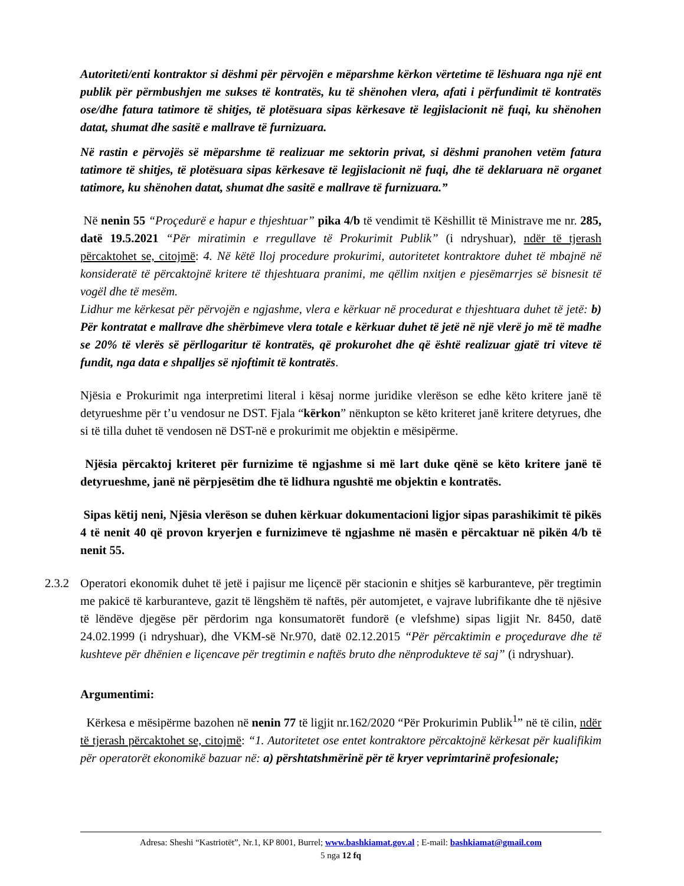Autoriteti/enti kontraktor si dëshmi për përvojën e mëparshme kërkon vërtetime të lëshuara nga një ent publik për përmbushjen me sukses të kontratës, ku të shënohen vlera, afati i përfundimit të kontratës ose/dhe fatura tatimore të shitjes, të plotësuara sipas kërkesave të legjislacionit në fuqi, ku shënohen datat, shumat dhe sasitë e mallrave të furnizuara.
Në rastin e përvojës së mëparshme të realizuar me sektorin privat, si dëshmi pranohen vetëm fatura tatimore të shitjes, të plotësuara sipas kërkesave të legjislacionit në fuqi, dhe të deklaruara në organet tatimore, ku shënohen datat, shumat dhe sasitë e mallrave të furnizuara.”
Në nenin 55 “Proçedurë e hapur e thjeshtuar” pika 4/b të vendimit të Këshillit të Ministrave me nr. 285, datë 19.5.2021 “Për miratimin e rregullave të Prokurimit Publik” (i ndryshuar), ndër të tjerash përcaktohet se, citojmë: 4. Në këtë lloj procedure prokurimi, autoritetet kontraktore duhet të mbajnë në konsideratë të përcaktojnë kritere të thjeshtuara pranimi, me qëllim nxitjen e pjesëmarrjes së bisnesit të vogël dhe të mesëm.
Lidhur me kërkesat për përvojën e ngjashme, vlera e kërkuar në procedurat e thjeshtuara duhet të jetë: b) Për kontratat e mallrave dhe shërbimeve vlera totale e kërkuar duhet të jetë në një vlerë jo më të madhe se 20% të vlerës së përllogaritur të kontratës, që prokurohet dhe që është realizuar gjatë tri viteve të fundit, nga data e shpalljes së njoftimit të kontratës.
Njësia e Prokurimit nga interpretimi literal i kësaj norme juridike vlerëson se edhe këto kritere janë të detyrueshme për t’u vendosur ne DST. Fjala “kërkon” nënkupton se këto kriteret janë kritere detyrues, dhe si të tilla duhet të vendosen në DST-në e prokurimit me objektin e mësipërme.
Njësia përcaktoj kriteret për furnizime të ngjashme si më lart duke qënë se këto kritere janë të detyrueshme, janë në përpjesëtim dhe të lidhura ngushtë me objektin e kontratës.
Sipas këtij neni, Njësia vlerëson se duhen kërkuar dokumentacioni ligjor sipas parashikimit të pikës 4 të nenit 40 që provon kryerjen e furnizimeve të ngjashme në masën e përcaktuar në pikën 4/b të nenit 55.
2.3.2
Operatori ekonomik duhet të jetë i pajisur me liçencë për stacionin e shitjes së karburanteve, për tregtimin me pakicë të karburanteve, gazit të lëngshëm të naftës, për automjetet, e vajrave lubrifikante dhe të njësive të lëndëve djegëse për përdorim nga konsumatorët fundorë (e vlefshme) sipas ligjit Nr. 8450, datë 24.02.1999 (i ndryshuar), dhe VKM-së Nr.970, datë 02.12.2015 “Për përcaktimin e proçedurave dhe të kushteve për dhënien e liçencave për tregtimin e naftës bruto dhe nënprodukteve të saj” (i ndryshuar).
Argumentimi:
Kërkesa e mësipërme bazohen në nenin 77 të ligjit nr.162/2020 “Për Prokurimin Publik<sup>1</sup>” në të cilin, ndër të tjerash përcaktohet se, citojmë: “1. Autoritetet ose entet kontraktore përcaktojnë kërkesat për kualifikim për operatorët ekonomikë bazuar në: a) përshtatshmërinë për të kryer veprimtarinë profesionale;
Adresa: Sheshi “Kastriotët”, Nr.1, KP 8001, Burrel; www.bashkiamat.gov.al ; E-mail: bashkiamat@gmail.com
5 nga 12 fq